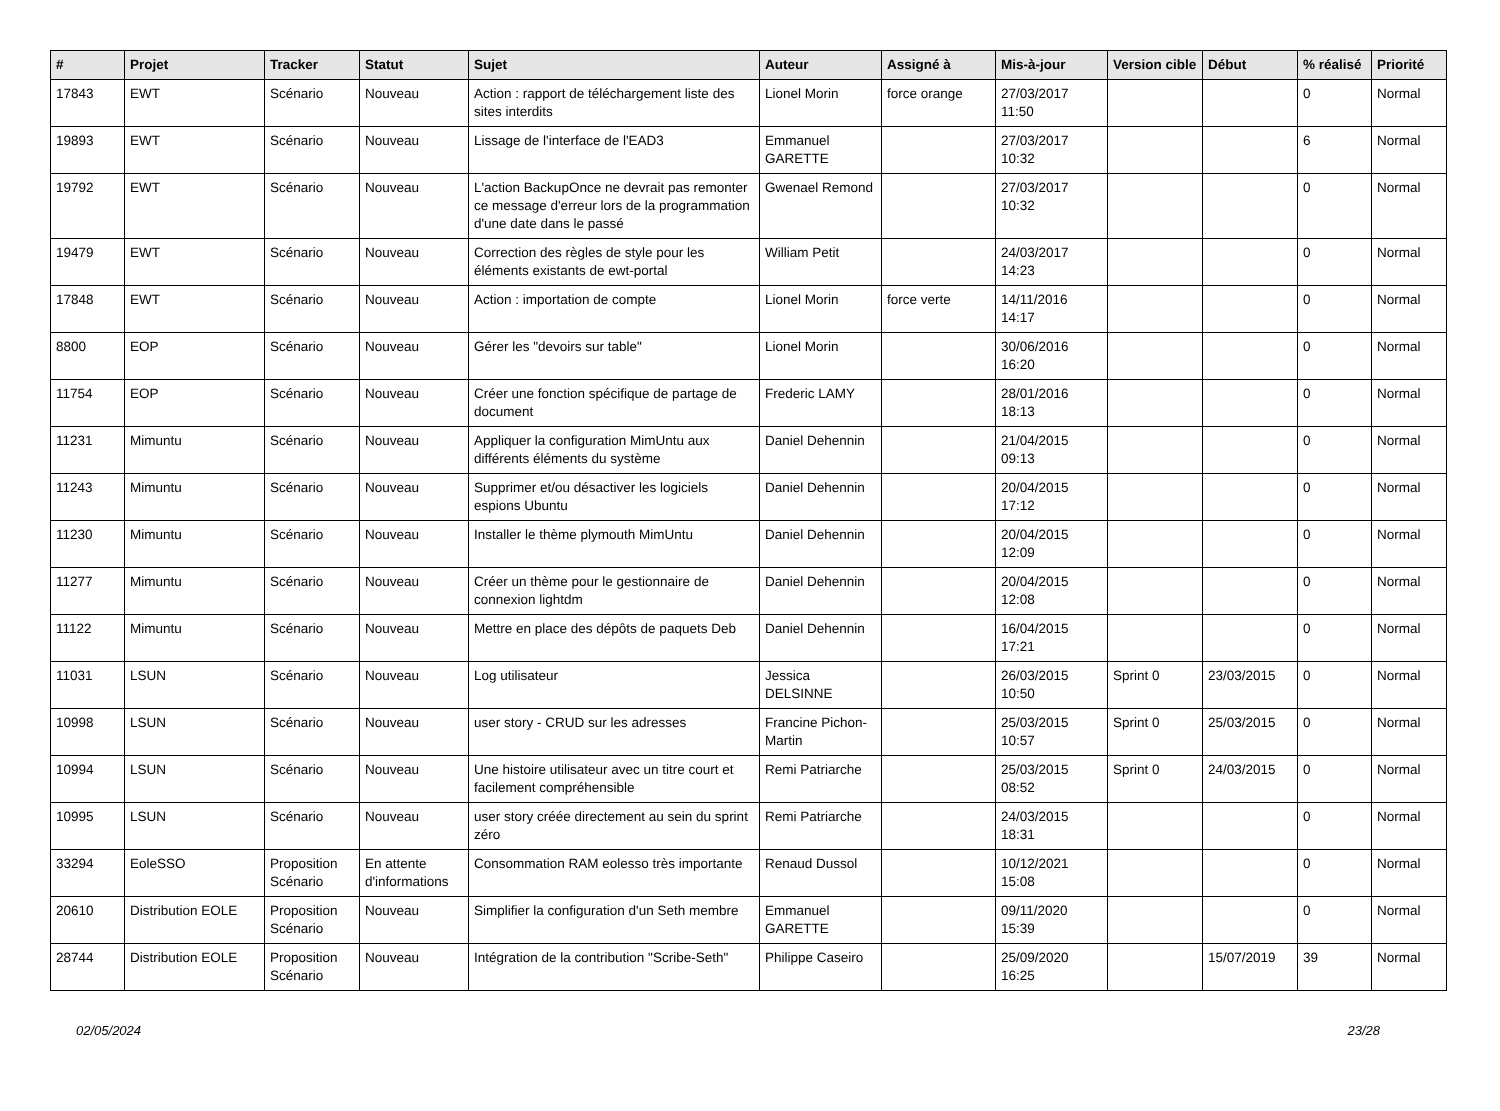| # | Projet | Tracker | Statut | Sujet | Auteur | Assigné à | Mis-à-jour | Version cible | Début | % réalisé | Priorité |
| --- | --- | --- | --- | --- | --- | --- | --- | --- | --- | --- | --- |
| 17843 | EWT | Scénario | Nouveau | Action : rapport de téléchargement liste des sites interdits | Lionel Morin | force orange | 27/03/2017 11:50 | | | 0 | Normal |
| 19893 | EWT | Scénario | Nouveau | Lissage de l'interface de l'EAD3 | Emmanuel GARETTE | | 27/03/2017 10:32 | | | 6 | Normal |
| 19792 | EWT | Scénario | Nouveau | L'action BackupOnce ne devrait pas remonter ce message d'erreur lors de la programmation d'une date dans le passé | Gwenael Remond | | 27/03/2017 10:32 | | | 0 | Normal |
| 19479 | EWT | Scénario | Nouveau | Correction des règles de style pour les éléments existants de ewt-portal | William Petit | | 24/03/2017 14:23 | | | 0 | Normal |
| 17848 | EWT | Scénario | Nouveau | Action : importation de compte | Lionel Morin | force verte | 14/11/2016 14:17 | | | 0 | Normal |
| 8800 | EOP | Scénario | Nouveau | Gérer les "devoirs sur table" | Lionel Morin | | 30/06/2016 16:20 | | | 0 | Normal |
| 11754 | EOP | Scénario | Nouveau | Créer une fonction spécifique de partage de document | Frederic LAMY | | 28/01/2016 18:13 | | | 0 | Normal |
| 11231 | Mimuntu | Scénario | Nouveau | Appliquer la configuration MimUntu aux différents éléments du système | Daniel Dehennin | | 21/04/2015 09:13 | | | 0 | Normal |
| 11243 | Mimuntu | Scénario | Nouveau | Supprimer et/ou désactiver les logiciels espions Ubuntu | Daniel Dehennin | | 20/04/2015 17:12 | | | 0 | Normal |
| 11230 | Mimuntu | Scénario | Nouveau | Installer le thème plymouth MimUntu | Daniel Dehennin | | 20/04/2015 12:09 | | | 0 | Normal |
| 11277 | Mimuntu | Scénario | Nouveau | Créer un thème pour le gestionnaire de connexion lightdm | Daniel Dehennin | | 20/04/2015 12:08 | | | 0 | Normal |
| 11122 | Mimuntu | Scénario | Nouveau | Mettre en place des dépôts de paquets Deb | Daniel Dehennin | | 16/04/2015 17:21 | | | 0 | Normal |
| 11031 | LSUN | Scénario | Nouveau | Log utilisateur | Jessica DELSINNE | | 26/03/2015 10:50 | Sprint 0 | 23/03/2015 | 0 | Normal |
| 10998 | LSUN | Scénario | Nouveau | user story - CRUD sur les adresses | Francine Pichon-Martin | | 25/03/2015 10:57 | Sprint 0 | 25/03/2015 | 0 | Normal |
| 10994 | LSUN | Scénario | Nouveau | Une histoire utilisateur avec un titre court et facilement compréhensible | Remi Patriarche | | 25/03/2015 08:52 | Sprint 0 | 24/03/2015 | 0 | Normal |
| 10995 | LSUN | Scénario | Nouveau | user story créée directement au sein du sprint zéro | Remi Patriarche | | 24/03/2015 18:31 | | | 0 | Normal |
| 33294 | EoleSSO | Proposition Scénario | En attente d'informations | Consommation RAM eolesso très importante | Renaud Dussol | | 10/12/2021 15:08 | | | 0 | Normal |
| 20610 | Distribution EOLE | Proposition Scénario | Nouveau | Simplifier la configuration d'un Seth membre | Emmanuel GARETTE | | 09/11/2020 15:39 | | | 0 | Normal |
| 28744 | Distribution EOLE | Proposition Scénario | Nouveau | Intégration de la contribution "Scribe-Seth" | Philippe Caseiro | | 25/09/2020 16:25 | | 15/07/2019 | 39 | Normal |
02/05/2024 23/28